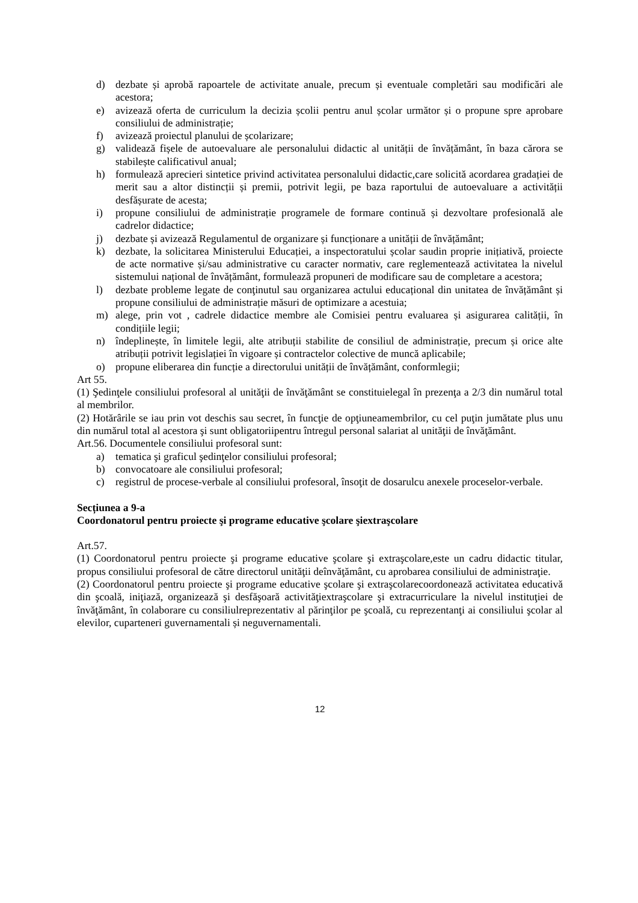d) dezbate și aprobă rapoartele de activitate anuale, precum și eventuale completări sau modificări ale acestora;
e) avizează oferta de curriculum la decizia școlii pentru anul școlar următor și o propune spre aprobare consiliului de administrație;
f) avizează proiectul planului de școlarizare;
g) validează fișele de autoevaluare ale personalului didactic al unității de învățământ, în baza cărora se stabilește calificativul anual;
h) formulează aprecieri sintetice privind activitatea personalului didactic,care solicită acordarea gradației de merit sau a altor distincții și premii, potrivit legii, pe baza raportului de autoevaluare a activității desfășurate de acesta;
i) propune consiliului de administrație programele de formare continuă și dezvoltare profesională ale cadrelor didactice;
j) dezbate și avizează Regulamentul de organizare și funcționare a unității de învățământ;
k) dezbate, la solicitarea Ministerului Educației, a inspectoratului școlar saudin proprie inițiativă, proiecte de acte normative și/sau administrative cu caracter normativ, care reglementează activitatea la nivelul sistemului național de învățământ, formulează propuneri de modificare sau de completare a acestora;
l) dezbate probleme legate de conţinutul sau organizarea actului educațional din unitatea de învățământ și propune consiliului de administrație măsuri de optimizare a acestuia;
m) alege, prin vot , cadrele didactice membre ale Comisiei pentru evaluarea și asigurarea calității, în condițiile legii;
n) îndeplinește, în limitele legii, alte atribuții stabilite de consiliul de administrație, precum și orice alte atribuții potrivit legislației în vigoare și contractelor colective de muncă aplicabile;
o) propune eliberarea din funcție a directorului unității de învățământ, conformlegii;
Art 55.
(1) Şedinţele consiliului profesoral al unităţii de învăţământ se constituielegal în prezenţa a 2/3 din numărul total al membrilor.
(2) Hotărârile se iau prin vot deschis sau secret, în funcţie de opţiuneamembrilor, cu cel puţin jumătate plus unu din numărul total al acestora şi sunt obligatoriipentru întregul personal salariat al unităţii de învăţământ.
Art.56. Documentele consiliului profesoral sunt:
a) tematica şi graficul şedinţelor consiliului profesoral;
b) convocatoare ale consiliului profesoral;
c) registrul de procese-verbale al consiliului profesoral, însoţit de dosarulcu anexele proceselor-verbale.
Secțiunea a 9-a
Coordonatorul pentru proiecte şi programe educative şcolare şiextraşcolare
Art.57.
(1) Coordonatorul pentru proiecte şi programe educative şcolare şi extraşcolare,este un cadru didactic titular, propus consiliului profesoral de către directorul unităţii deînvăţământ, cu aprobarea consiliului de administraţie.
(2) Coordonatorul pentru proiecte şi programe educative şcolare şi extraşcolarecoordonează activitatea educativă din şcoală, iniţiază, organizează şi desfăşoară activităţiextraşcolare şi extracurriculare la nivelul instituţiei de învăţământ, în colaborare cu consiliulreprezentativ al părinţilor pe şcoală, cu reprezentanţi ai consiliului şcolar al elevilor, cuparteneri guvernamentali și neguvernamentali.
12